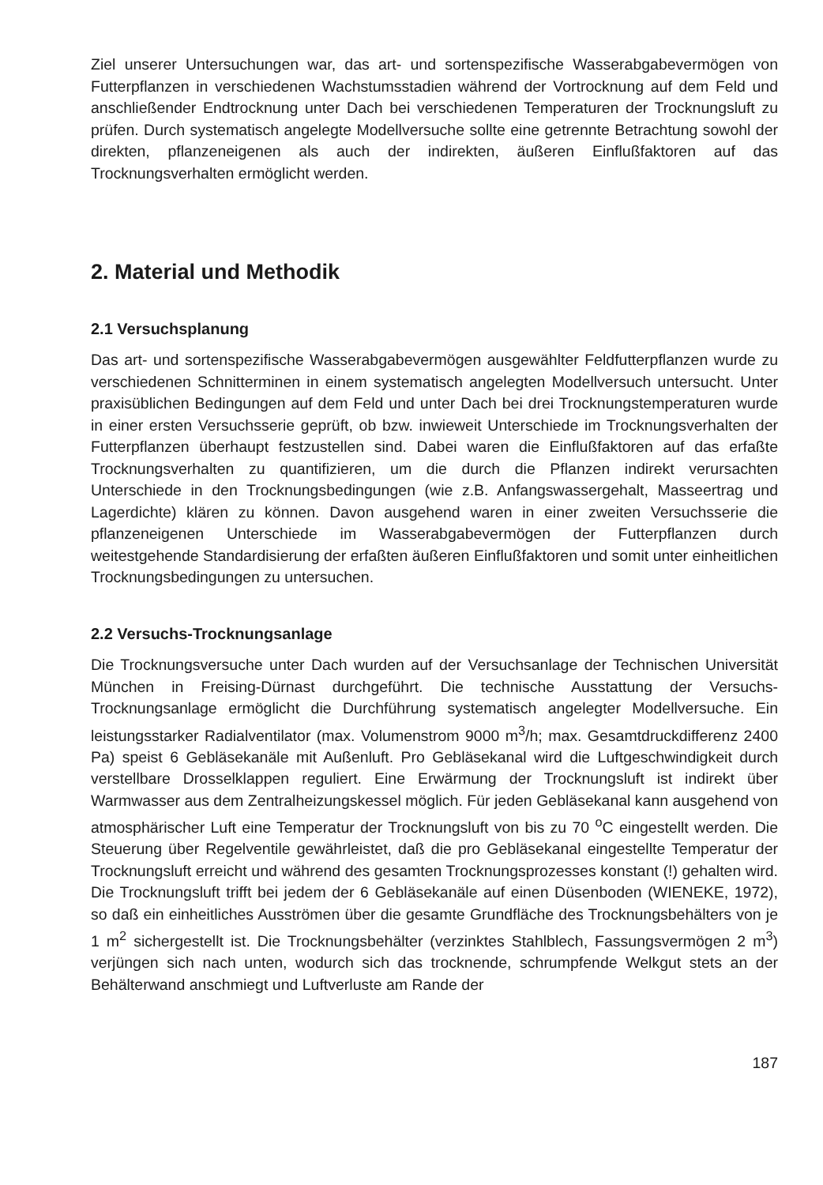Ziel unserer Untersuchungen war, das art- und sortenspezifische Wasserabgabevermögen von Futterpflanzen in verschiedenen Wachstumsstadien während der Vortrocknung auf dem Feld und anschließender Endtrocknung unter Dach bei verschiedenen Temperaturen der Trocknungsluft zu prüfen. Durch systematisch angelegte Modellversuche sollte eine getrennte Betrachtung sowohl der direkten, pflanzeneigenen als auch der indirekten, äußeren Einflußfaktoren auf das Trocknungsverhalten ermöglicht werden.
2. Material und Methodik
2.1 Versuchsplanung
Das art- und sortenspezifische Wasserabgabevermögen ausgewählter Feldfutterpflanzen wurde zu verschiedenen Schnitterminen in einem systematisch angelegten Modellversuch untersucht. Unter praxisüblichen Bedingungen auf dem Feld und unter Dach bei drei Trocknungstemperaturen wurde in einer ersten Versuchsserie geprüft, ob bzw. inwieweit Unterschiede im Trocknungsverhalten der Futterpflanzen überhaupt festzustellen sind. Dabei waren die Einflußfaktoren auf das erfaßte Trocknungsverhalten zu quantifizieren, um die durch die Pflanzen indirekt verursachten Unterschiede in den Trocknungsbedingungen (wie z.B. Anfangswassergehalt, Masseertrag und Lagerdichte) klären zu können. Davon ausgehend waren in einer zweiten Versuchsserie die pflanzeneigenen Unterschiede im Wasserabgabevermögen der Futterpflanzen durch weitestgehende Standardisierung der erfaßten äußeren Einflußfaktoren und somit unter einheitlichen Trocknungsbedingungen zu untersuchen.
2.2 Versuchs-Trocknungsanlage
Die Trocknungsversuche unter Dach wurden auf der Versuchsanlage der Technischen Universität München in Freising-Dürnast durchgeführt. Die technische Ausstattung der Versuchs-Trocknungsanlage ermöglicht die Durchführung systematisch angelegter Modellversuche. Ein leistungsstarker Radialventilator (max. Volumenstrom 9000 m<sup>3</sup>/h; max. Gesamtdruckdifferenz 2400 Pa) speist 6 Gebläsekanäle mit Außenluft. Pro Gebläsekanal wird die Luftgeschwindigkeit durch verstellbare Drosselklappen reguliert. Eine Erwärmung der Trocknungsluft ist indirekt über Warmwasser aus dem Zentralheizungskessel möglich. Für jeden Gebläsekanal kann ausgehend von atmosphärischer Luft eine Temperatur der Trocknungsluft von bis zu 70 <sup>o</sup>C eingestellt werden. Die Steuerung über Regelventile gewährleistet, daß die pro Gebläsekanal eingestellte Temperatur der Trocknungsluft erreicht und während des gesamten Trocknungsprozesses konstant (!) gehalten wird. Die Trocknungsluft trifft bei jedem der 6 Gebläsekanäle auf einen Düsenboden (WIENEKE, 1972), so daß ein einheitliches Ausströmen über die gesamte Grundfläche des Trocknungsbehälters von je 1 m<sup>2</sup> sichergestellt ist. Die Trocknungsbehälter (verzinktes Stahlblech, Fassungsvermögen 2 m<sup>3</sup>) verjüngen sich nach unten, wodurch sich das trocknende, schrumpfende Welkgut stets an der Behälterwand anschmiegt und Luftverluste am Rande der
187